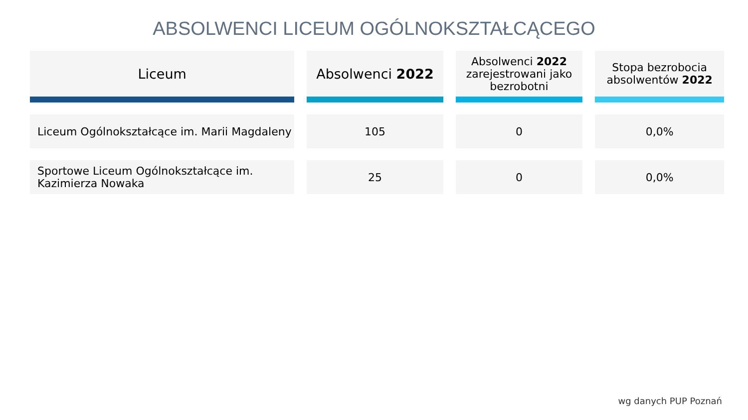ABSOLWENCI LICEUM OGÓLNOKSZTAŁCĄCEGO
| Liceum | Absolwenci 2022 | Absolwenci 2022 zarejestrowani jako bezrobotni | Stopa bezrobocia absolwentów 2022 |
| --- | --- | --- | --- |
| Liceum Ogólnokształcące im. Marii Magdaleny | 105 | 0 | 0,0% |
| Sportowe Liceum Ogólnokształcące im. Kazimierza Nowaka | 25 | 0 | 0,0% |
wg danych PUP Poznań